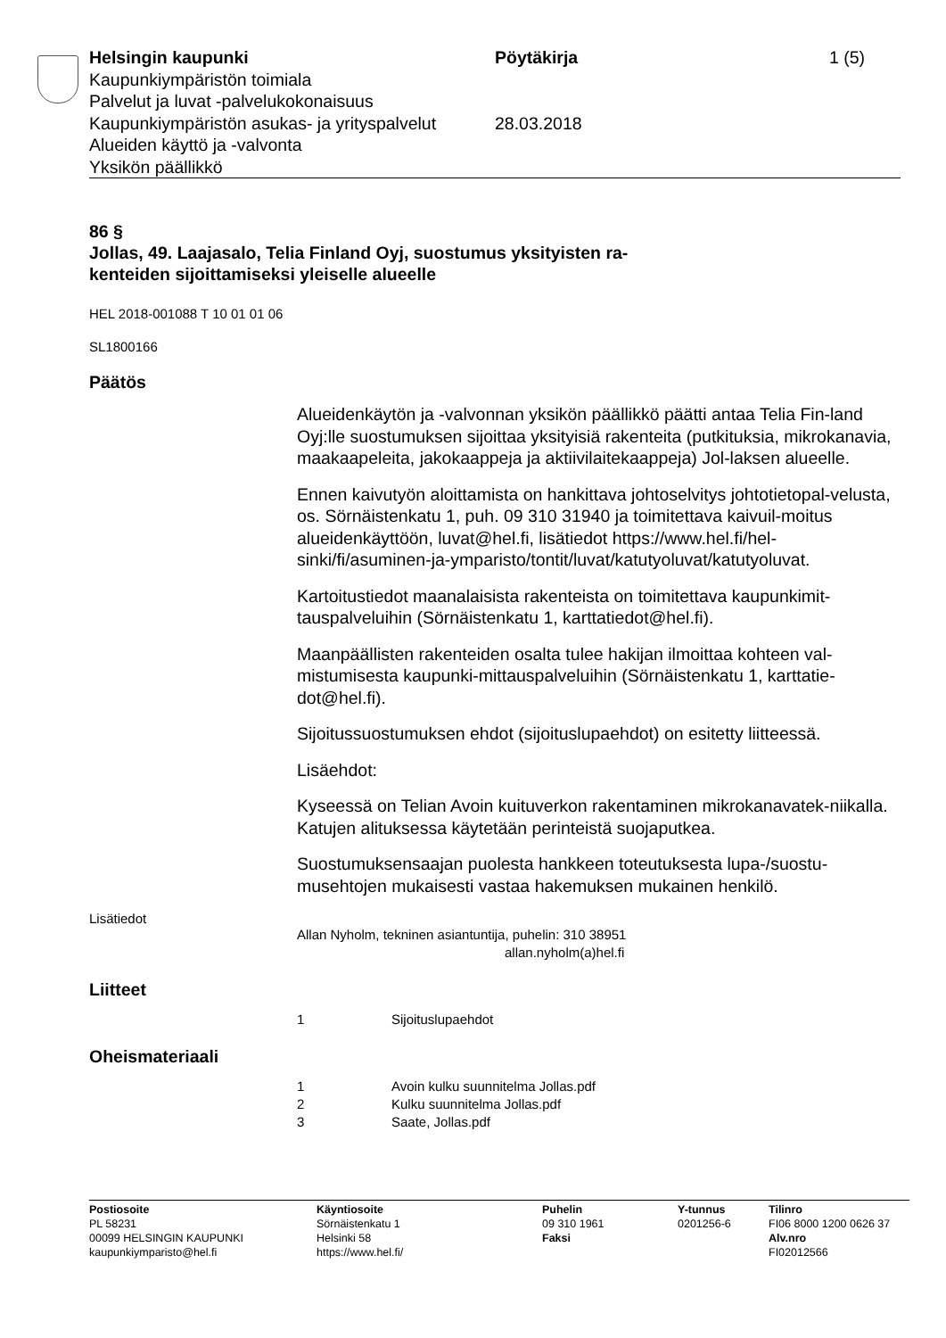Helsingin kaupunki
Kaupunkiympäristön toimiala
Palvelut ja luvat -palvelukokonaisuus
Kaupunkiympäristön asukas- ja yrityspalvelut
Alueiden käyttö ja -valvonta
Yksikön päällikkö
Pöytäkirja
28.03.2018
1 (5)
86 §
Jollas, 49. Laajasalo, Telia Finland Oyj, suostumus yksityisten ra-
kenteiden sijoittamiseksi yleiselle alueelle
HEL 2018-001088 T 10 01 01 06
SL1800166
Päätös
Alueidenkäytön ja -valvonnan yksikön päällikkö päätti antaa Telia Fin-land Oyj:lle suostumuksen sijoittaa yksityisiä rakenteita (putkituksia, mikrokanavia, maakaapeleita, jakokaappeja ja aktiivilaitekaappeja) Jol-laksen alueelle.
Ennen kaivutyön aloittamista on hankittava johtoselvitys johtotietopal-velusta, os. Sörnäistenkatu 1, puh. 09 310 31940 ja toimitettava kaivuil-moitus alueidenkäyttöön, luvat@hel.fi, lisätiedot https://www.hel.fi/hel-sinki/fi/asuminen-ja-ymparisto/tontit/luvat/katutyoluvat/katutyoluvat.
Kartoitustiedot maanalaisista rakenteista on toimitettava kaupunkimit-tauspalveluihin (Sörnäistenkatu 1, karttatiedot@hel.fi).
Maanpäällisten rakenteiden osalta tulee hakijan ilmoittaa kohteen val-mistumisesta kaupunki-mittauspalveluihin (Sörnäistenkatu 1, karttatie-dot@hel.fi).
Sijoitussuostumuksen ehdot (sijoituslupaehdot) on esitetty liitteessä.
Lisäehdot:
Kyseessä on Telian Avoin kuituverkon rakentaminen mikrokanavatek-niikalla. Katujen alituksessa käytetään perinteistä suojaputkea.
Suostumuksensaajan puolesta hankkeen toteutuksesta lupa-/suostu-musehtojen mukaisesti vastaa hakemuksen mukainen henkilö.
Lisätiedot
Allan Nyholm, tekninen asiantuntija, puhelin: 310 38951
allan.nyholm(a)hel.fi
Liitteet
1 Sijoituslupaehdot
Oheismateriaali
1 Avoin kulku suunnitelma Jollas.pdf
2 Kulku suunnitelma Jollas.pdf
3 Saate, Jollas.pdf
Postiosoite
PL 58231
00099 HELSINGIN KAUPUNKI
kaupunkiymparisto@hel.fi
Käyntiosoite
Sörnäistenkatu 1
Helsinki 58
https://www.hel.fi/
Puhelin
09 310 1961
Faksi
Y-tunnus
0201256-6
Tilinro
FI06 8000 1200 0626 37
Alv.nro
FI02012566